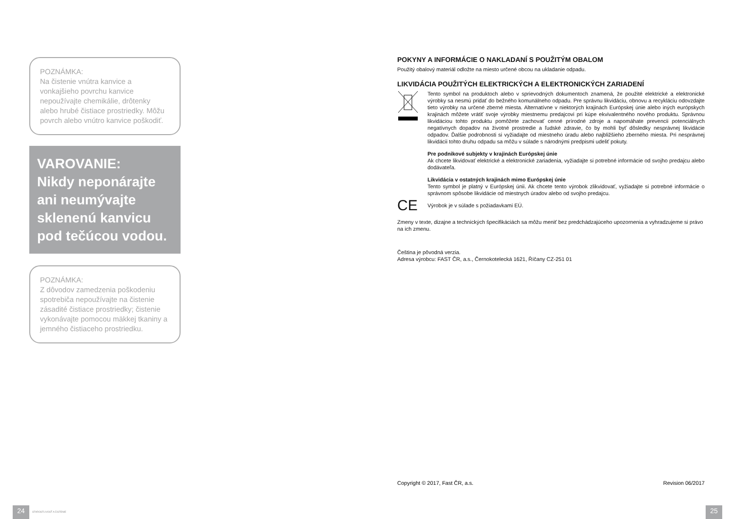POZNÁMKA:
Na čistenie vnútra kanvice a vonkajšieho povrchu kanvice nepoužívajte chemikálie, drôtenky alebo hrubé čistiace prostriedky. Môžu povrch alebo vnútro kanvice poškodiť.
VAROVANIE:
Nikdy neponárajte ani neumývajte sklenenú kanvicu pod tečúcou vodou.
POZNÁMKA:
Z dôvodov zamedzenia poškodeniu spotrebiča nepoužívajte na čistenie zásadité čistiace prostriedky; čistenie vykonávajte pomocou mäkkej tkaniny a jemného čistiaceho prostriedku.
POKYNY A INFORMÁCIE O NAKLADANÍ S POUŽITÝM OBALOM
Použitý obalový materiál odložte na miesto určené obcou na ukladanie odpadu.
LIKVIDÁCIA POUŽITÝCH ELEKTRICKÝCH A ELEKTRONICKÝCH ZARIADENÍ
Tento symbol na produktoch alebo v sprievodných dokumentoch znamená, že použité elektrické a elektronické výrobky sa nesmú pridať do bežného komunálneho odpadu. Pre správnu likvidáciu, obnovu a recykláciu odovzdajte tieto výrobky na určené zberné miesta. Alternatívne v niektorých krajinách Európskej únie alebo iných európskych krajinách môžete vrátiť svoje výrobky miestnemu predajcovi pri kúpe ekvivalentného nového produktu. Správnou likvidáciou tohto produktu pomôžete zachovať cenné prírodné zdroje a napomáhate prevencii potenciálnych negatívnych dopadov na životné prostredie a ľudské zdravie, čo by mohli byť dôsledky nesprávnej likvidácie odpadov. Ďalšie podrobnosti si vyžiadajte od miestneho úradu alebo najbližšieho zberného miesta. Pri nesprávnej likvidácii tohto druhu odpadu sa môžu v súlade s národnými predpismi udeliť pokuty.
Pre podnikové subjekty v krajinách Európskej únie
Ak chcete likvidovať elektrické a elektronické zariadenia, vyžiadajte si potrebné informácie od svojho predajcu alebo dodávateľa.
Likvidácia v ostatných krajinách mimo Európskej únie
Tento symbol je platný v Európskej únii. Ak chcete tento výrobok zlikvidovať, vyžiadajte si potrebné informácie o správnom spôsobe likvidácie od miestnych úradov alebo od svojho predajcu.
CE
Výrobok je v súlade s požiadavkami EÚ.
Zmeny v texte, dizajne a technických špecifikáciách sa môžu meniť bez predchádzajúceho upozornenia a vyhradzujeme si právo na ich zmenu.
Čeština je pôvodná verzia.
Adresa výrobcu: FAST ČR, a.s., Černokotelecká 1621, Říčany CZ-251 01
Copyright © 2017, Fast ČR, a.s. Revision 06/2017
24 STAROSTLIVOSŤ A ČISTENIE 25